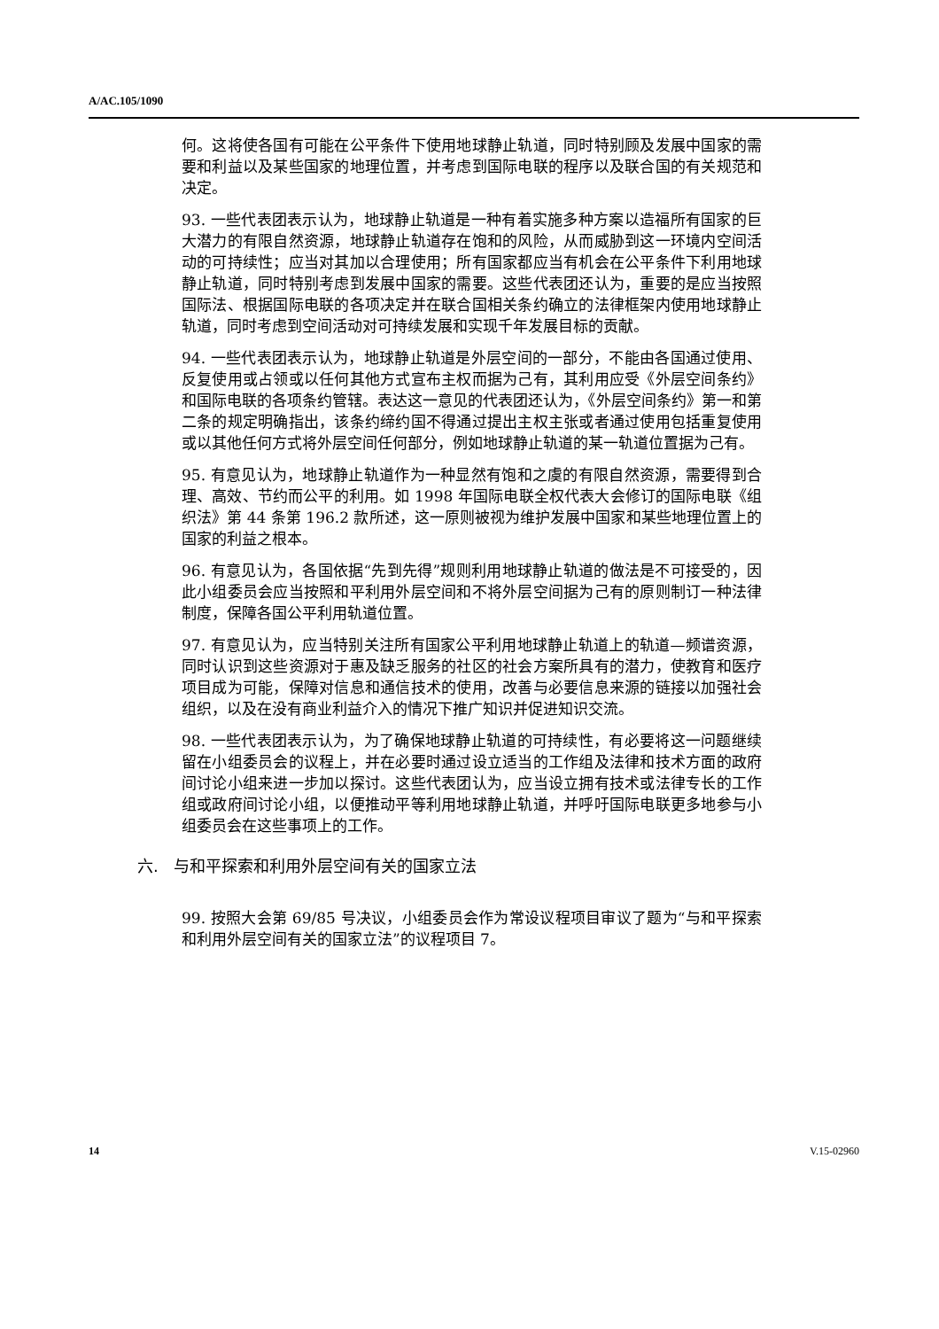A/AC.105/1090
何。这将使各国有可能在公平条件下使用地球静止轨道，同时特别顾及发展中国家的需要和利益以及某些国家的地理位置，并考虑到国际电联的程序以及联合国的有关规范和决定。
93. 一些代表团表示认为，地球静止轨道是一种有着实施多种方案以造福所有国家的巨大潜力的有限自然资源，地球静止轨道存在饱和的风险，从而威胁到这一环境内空间活动的可持续性；应当对其加以合理使用；所有国家都应当有机会在公平条件下利用地球静止轨道，同时特别考虑到发展中国家的需要。这些代表团还认为，重要的是应当按照国际法、根据国际电联的各项决定并在联合国相关条约确立的法律框架内使用地球静止轨道，同时考虑到空间活动对可持续发展和实现千年发展目标的贡献。
94. 一些代表团表示认为，地球静止轨道是外层空间的一部分，不能由各国通过使用、反复使用或占领或以任何其他方式宣布主权而据为己有，其利用应受《外层空间条约》和国际电联的各项条约管辖。表达这一意见的代表团还认为，《外层空间条约》第一和第二条的规定明确指出，该条约缔约国不得通过提出主权主张或者通过使用包括重复使用或以其他任何方式将外层空间任何部分，例如地球静止轨道的某一轨道位置据为己有。
95. 有意见认为，地球静止轨道作为一种显然有饱和之虞的有限自然资源，需要得到合理、高效、节约而公平的利用。如 1998 年国际电联全权代表大会修订的国际电联《组织法》第 44 条第 196.2 款所述，这一原则被视为维护发展中国家和某些地理位置上的国家的利益之根本。
96. 有意见认为，各国依据“先到先得”规则利用地球静止轨道的做法是不可接受的，因此小组委员会应当按照和平利用外层空间和不将外层空间据为己有的原则制订一种法律制度，保障各国公平利用轨道位置。
97. 有意见认为，应当特别关注所有国家公平利用地球静止轨道上的轨道—频谱资源，同时认识到这些资源对于惠及缺乏服务的社区的社会方案所具有的潜力，使教育和医疗项目成为可能，保障对信息和通信技术的使用，改善与必要信息来源的链接以加强社会组织，以及在没有商业利益介入的情况下推广知识并促进知识交流。
98. 一些代表团表示认为，为了确保地球静止轨道的可持续性，有必要将这一问题继续留在小组委员会的议程上，并在必要时通过设立适当的工作组及法律和技术方面的政府间讨论小组来进一步加以探讨。这些代表团认为，应当设立拥有技术或法律专长的工作组或政府间讨论小组，以便推动平等利用地球静止轨道，并呼吁国际电联更多地参与小组委员会在这些事项上的工作。
六. 与和平探索和利用外层空间有关的国家立法
99. 按照大会第 69/85 号决议，小组委员会作为常设议程项目审议了题为“与和平探索和利用外层空间有关的国家立法”的议程项目 7。
14 V.15-02960